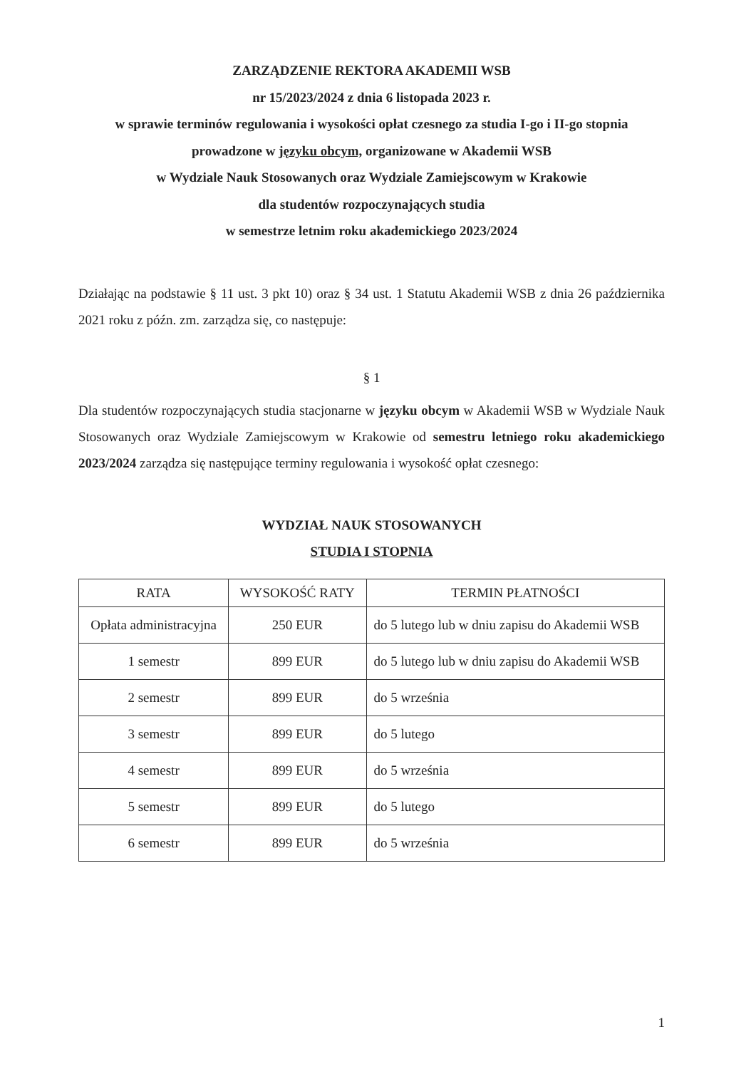ZARZĄDZENIE REKTORA AKADEMII WSB
nr 15/2023/2024 z dnia 6 listopada 2023 r.
w sprawie terminów regulowania i wysokości opłat czesnego za studia I-go i II-go stopnia
prowadzone w języku obcym, organizowane w Akademii WSB
w Wydziale Nauk Stosowanych oraz Wydziale Zamiejscowym w Krakowie
dla studentów rozpoczynających studia
w semestrze letnim roku akademickiego 2023/2024
Działając na podstawie § 11 ust. 3 pkt 10) oraz § 34 ust. 1 Statutu Akademii WSB z dnia 26 października 2021 roku z późn. zm. zarządza się, co następuje:
§ 1
Dla studentów rozpoczynających studia stacjonarne w języku obcym w Akademii WSB w Wydziale Nauk Stosowanych oraz Wydziale Zamiejscowym w Krakowie od semestru letniego roku akademickiego 2023/2024 zarządza się następujące terminy regulowania i wysokość opłat czesnego:
WYDZIAŁ NAUK STOSOWANYCH
STUDIA I STOPNIA
| RATA | WYSOKOŚĆ RATY | TERMIN PŁATNOŚCI |
| --- | --- | --- |
| Opłata administracyjna | 250 EUR | do 5 lutego lub w dniu zapisu do Akademii WSB |
| 1 semestr | 899 EUR | do 5 lutego lub w dniu zapisu do Akademii WSB |
| 2 semestr | 899 EUR | do 5 września |
| 3 semestr | 899 EUR | do 5 lutego |
| 4 semestr | 899 EUR | do 5 września |
| 5 semestr | 899 EUR | do 5 lutego |
| 6 semestr | 899 EUR | do 5 września |
1